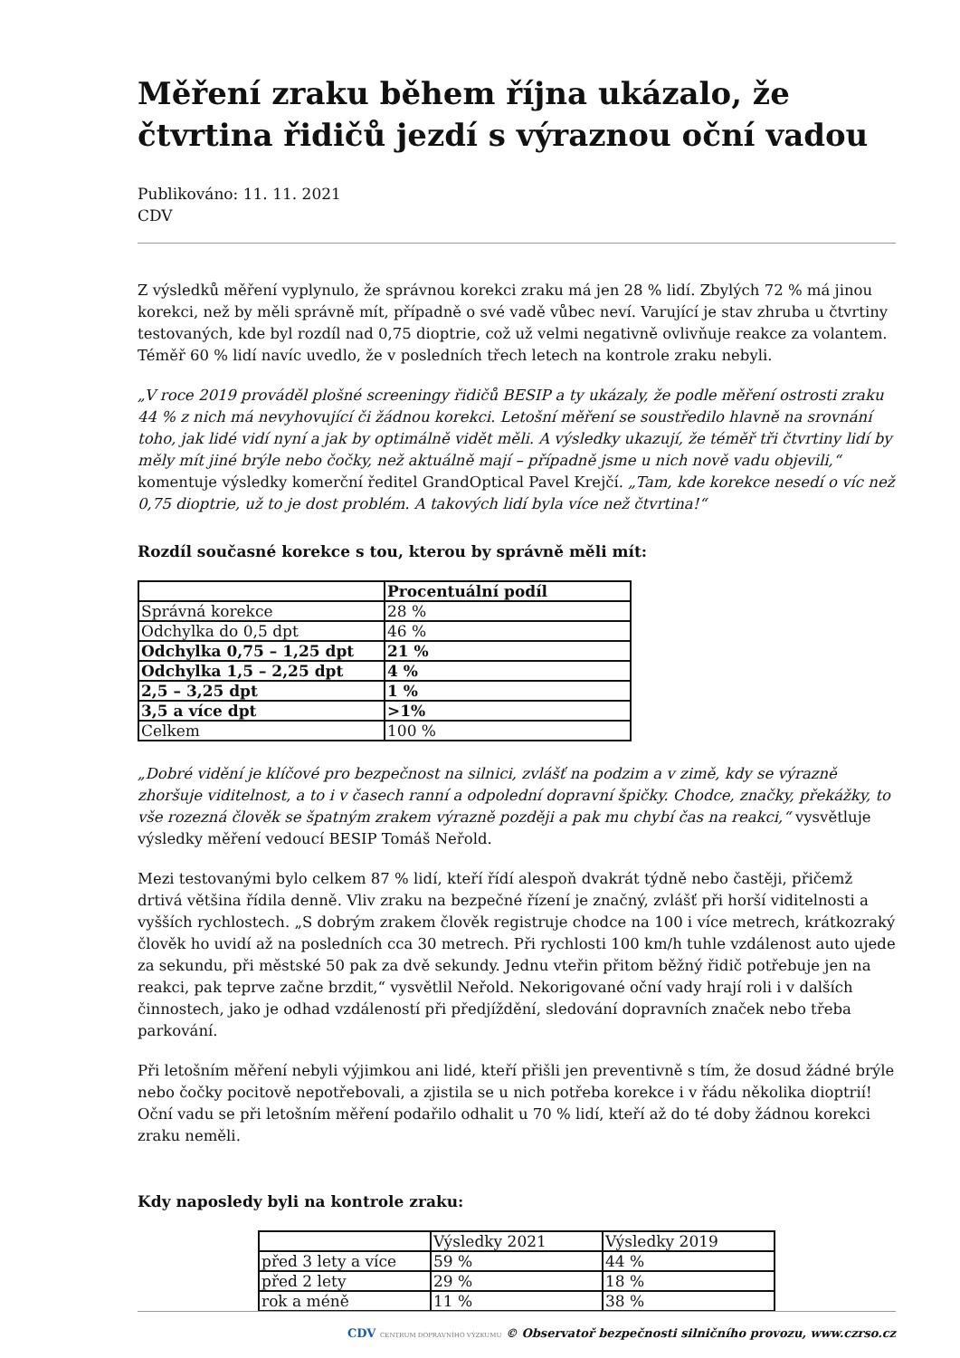Měření zraku během října ukázalo, že čtvrtina řidičů jezdí s výraznou oční vadou
Publikováno: 11. 11. 2021
CDV
Z výsledků měření vyplynulo, že správnou korekci zraku má jen 28 % lidí. Zbylých 72 % má jinou korekci, než by měli správně mít, případně o své vadě vůbec neví. Varující je stav zhruba u čtvrtiny testovaných, kde byl rozdíl nad 0,75 dioptrie, což už velmi negativně ovlivňuje reakce za volantem. Téměř 60 % lidí navíc uvedlo, že v posledních třech letech na kontrole zraku nebyli.
„V roce 2019 prováděl plošné screeningy řidičů BESIP a ty ukázaly, že podle měření ostrosti zraku 44 % z nich má nevyhovující či žádnou korekci. Letošní měření se soustředilo hlavně na srovnání toho, jak lidé vidí nyní a jak by optimálně vidět měli. A výsledky ukazují, že téměř tři čtvrtiny lidí by měly mít jiné brýle nebo čočky, než aktuálně mají – případně jsme u nich nově vadu objevili,“ komentuje výsledky komerční ředitel GrandOptical Pavel Krejčí. „Tam, kde korekce nesedí o víc než 0,75 dioptrie, už to je dost problém. A takových lidí byla více než čtvrtina!“
Rozdíl současné korekce s tou, kterou by správně měli mít:
| | Procentuální podíl |
| Správná korekce | 28 % |
| Odchylka do 0,5 dpt | 46 % |
| Odchylka 0,75 – 1,25 dpt | 21 % |
| Odchylka 1,5 – 2,25 dpt | 4 % |
| 2,5 – 3,25 dpt | 1 % |
| 3,5 a více dpt | >1% |
| Celkem | 100 % |
„Dobré vidění je klíčové pro bezpečnost na silnici, zvlášť na podzim a v zimě, kdy se výrazně zhoršuje viditelnost, a to i v časech ranní a odpolední dopravní špičky. Chodce, značky, překážky, to vše rozezná člověk se špatným zrakem výrazně později a pak mu chybí čas na reakci,“ vysvětluje výsledky měření vedoucí BESIP Tomáš Neřold.
Mezi testovanými bylo celkem 87 % lidí, kteří řídí alespoň dvakrát týdně nebo častěji, přičemž drtivá většina řídila denně. Vliv zraku na bezpečné řízení je značný, zvlášť při horší viditelnosti a vyšších rychlostech. „S dobrým zrakem člověk registruje chodce na 100 i více metrech, krátkozraký člověk ho uvidí až na posledních cca 30 metrech. Při rychlosti 100 km/h tuhle vzdálenost auto ujede za sekundu, při městské 50 pak za dvě sekundy. Jednu vteřin přitom běžný řidič potřebuje jen na reakci, pak teprve začne brzdit,“ vysvětlil Neřold. Nekorigované oční vady hrají roli i v dalších činnostech, jako je odhad vzdáleností při předjíždění, sledování dopravních značek nebo třeba parkování.
Při letošním měření nebyli výjimkou ani lidé, kteří přišli jen preventivně s tím, že dosud žádné brýle nebo čočky pocitově nepotřebovali, a zjistila se u nich potřeba korekce i v řádu několika dioptrií! Oční vadu se při letošním měření podařilo odhalit u 70 % lidí, kteří až do té doby žádnou korekci zraku neměli.
Kdy naposledy byli na kontrole zraku:
| | Výsledky 2021 | Výsledky 2019 |
| před 3 lety a více | 59 % | 44 % |
| před 2 lety | 29 % | 18 % |
| rok a méně | 11 % | 38 % |
CDV CENTRUM DOPRAVNÍHO VÝZKUMU © Observatoř bezpečnosti silničního provozu, www.czrso.cz